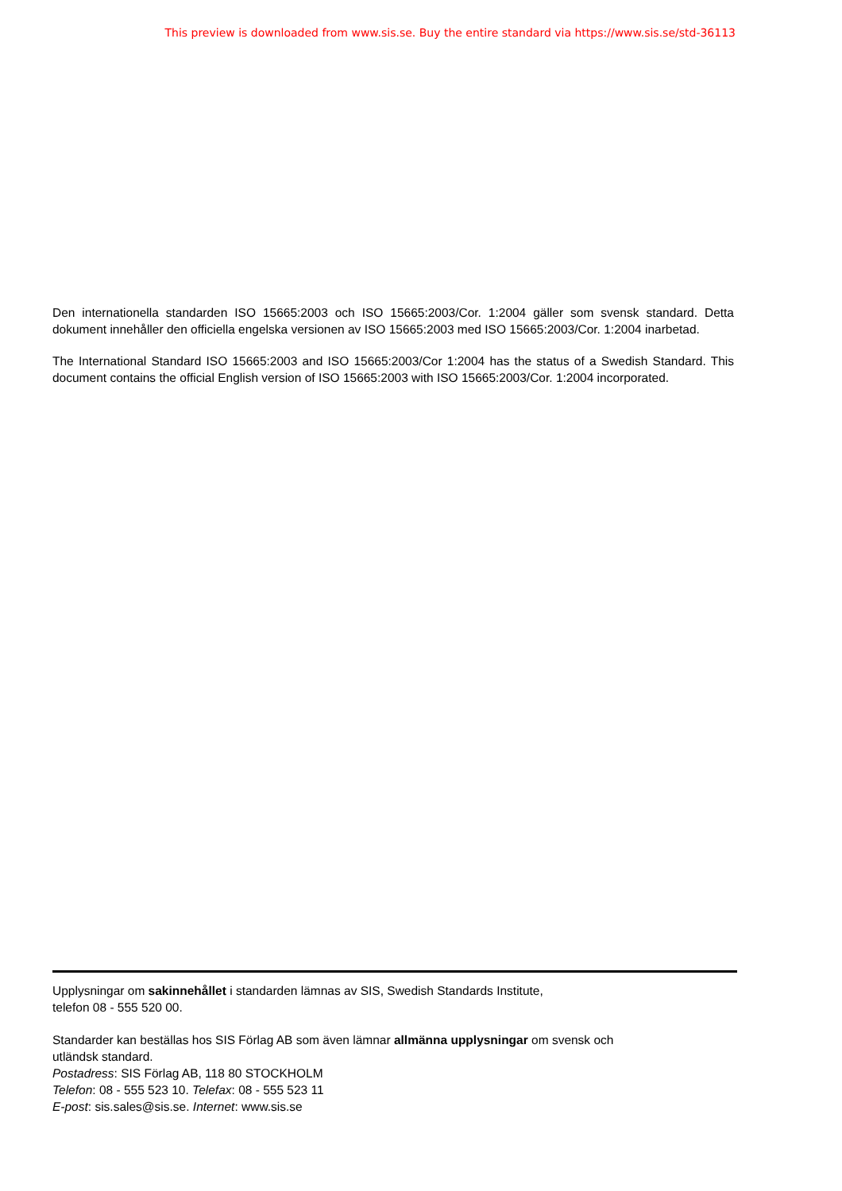This preview is downloaded from www.sis.se. Buy the entire standard via https://www.sis.se/std-36113
Den internationella standarden ISO 15665:2003 och ISO 15665:2003/Cor. 1:2004 gäller som svensk standard. Detta dokument innehåller den officiella engelska versionen av ISO 15665:2003 med ISO 15665:2003/Cor. 1:2004 inarbetad.
The International Standard ISO 15665:2003 and ISO 15665:2003/Cor 1:2004 has the status of a Swedish Standard. This document contains the official English version of ISO 15665:2003 with ISO 15665:2003/Cor. 1:2004 incorporated.
Upplysningar om sakinnehållet i standarden lämnas av SIS, Swedish Standards Institute,
telefon 08 - 555 520 00.
Standarder kan beställas hos SIS Förlag AB som även lämnar allmänna upplysningar om svensk och
utländsk standard.
Postadress: SIS Förlag AB, 118 80 STOCKHOLM
Telefon: 08 - 555 523 10. Telefax: 08 - 555 523 11
E-post: sis.sales@sis.se. Internet: www.sis.se